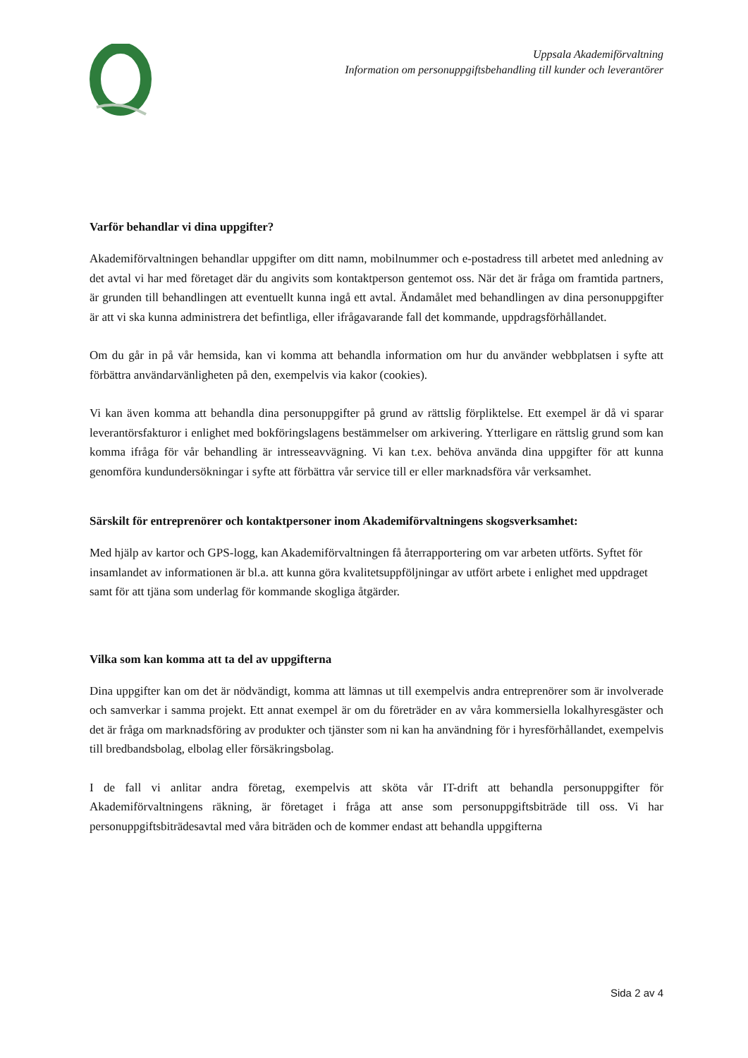Uppsala Akademiförvaltning
Information om personuppgiftsbehandling till kunder och leverantörer
Varför behandlar vi dina uppgifter?
Akademiförvaltningen behandlar uppgifter om ditt namn, mobilnummer och e-postadress till arbetet med anledning av det avtal vi har med företaget där du angivits som kontaktperson gentemot oss. När det är fråga om framtida partners, är grunden till behandlingen att eventuellt kunna ingå ett avtal. Ändamålet med behandlingen av dina personuppgifter är att vi ska kunna administrera det befintliga, eller ifrågavarande fall det kommande, uppdragsförhållandet.
Om du går in på vår hemsida, kan vi komma att behandla information om hur du använder webbplatsen i syfte att förbättra användarvänligheten på den, exempelvis via kakor (cookies).
Vi kan även komma att behandla dina personuppgifter på grund av rättslig förpliktelse. Ett exempel är då vi sparar leverantörsfakturor i enlighet med bokföringslagens bestämmelser om arkivering. Ytterligare en rättslig grund som kan komma ifråga för vår behandling är intresseavvägning. Vi kan t.ex. behöva använda dina uppgifter för att kunna genomföra kundundersökningar i syfte att förbättra vår service till er eller marknadsföra vår verksamhet.
Särskilt för entreprenörer och kontaktpersoner inom Akademiförvaltningens skogsverksamhet:
Med hjälp av kartor och GPS-logg, kan Akademiförvaltningen få återrapportering om var arbeten utförts. Syftet för insamlandet av informationen är bl.a. att kunna göra kvalitetsuppföljningar av utfört arbete i enlighet med uppdraget samt för att tjäna som underlag för kommande skogliga åtgärder.
Vilka som kan komma att ta del av uppgifterna
Dina uppgifter kan om det är nödvändigt, komma att lämnas ut till exempelvis andra entreprenörer som är involverade och samverkar i samma projekt. Ett annat exempel är om du företräder en av våra kommersiella lokalhyresgäster och det är fråga om marknadsföring av produkter och tjänster som ni kan ha användning för i hyresförhållandet, exempelvis till bredbandsbolag, elbolag eller försäkringsbolag.
I de fall vi anlitar andra företag, exempelvis att sköta vår IT-drift att behandla personuppgifter för Akademiförvaltningens räkning, är företaget i fråga att anse som personuppgiftsbiträde till oss. Vi har personuppgiftsbiträdesavtal med våra biträden och de kommer endast att behandla uppgifterna
Sida 2 av 4